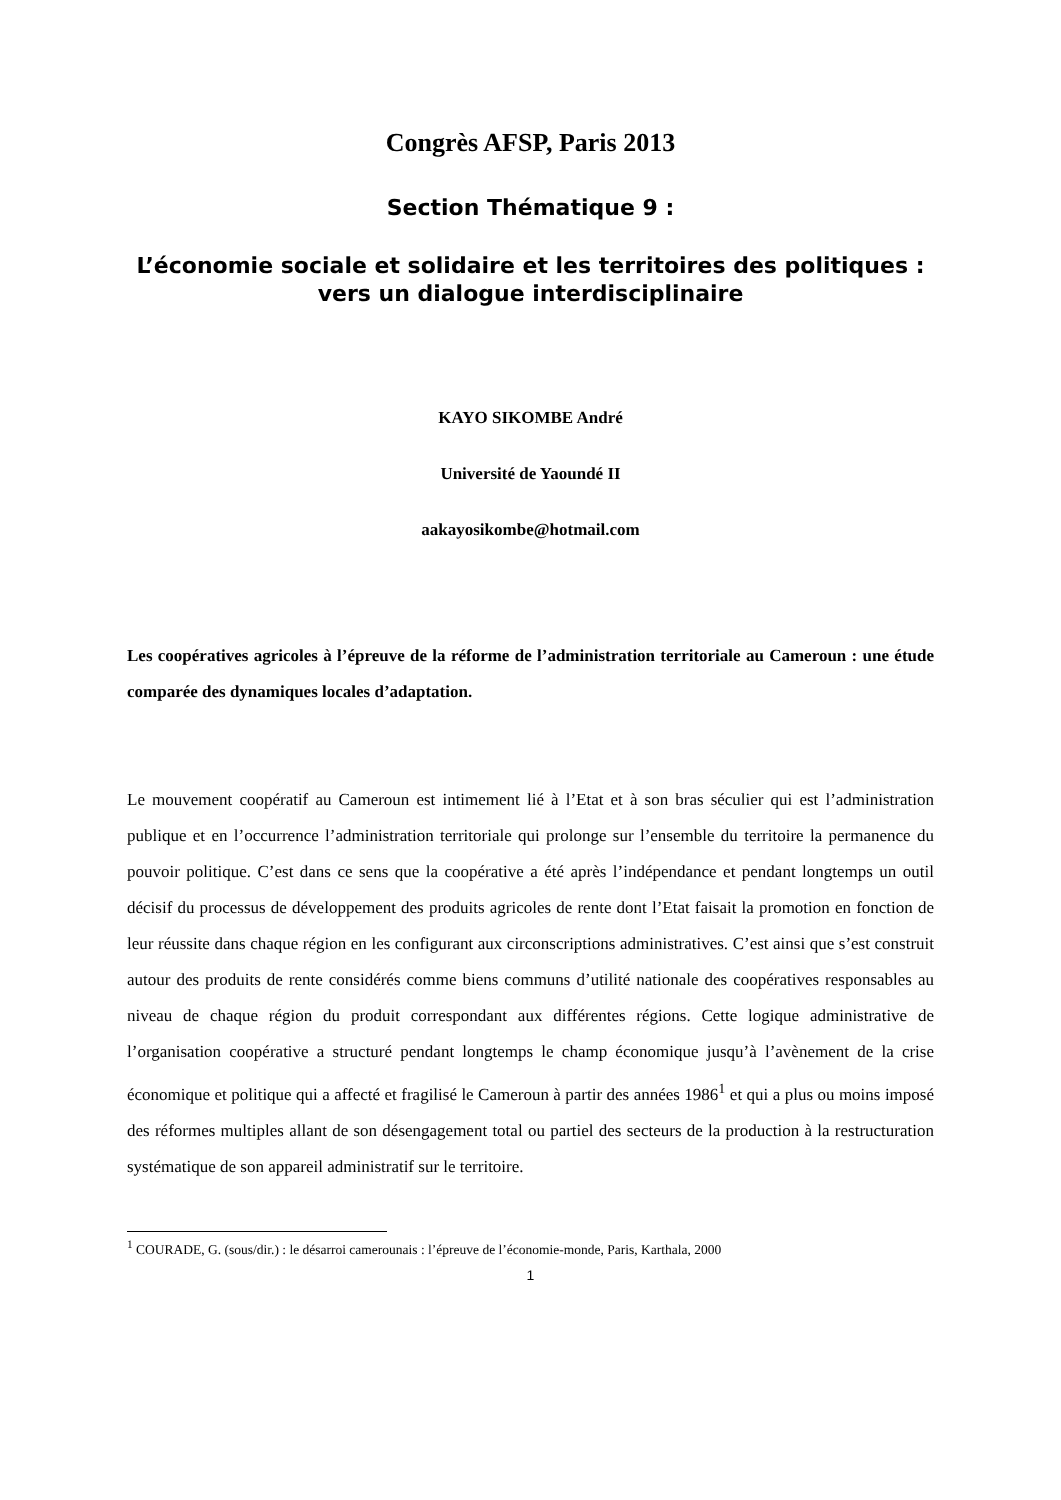Congrès AFSP, Paris 2013
Section Thématique 9 :
L’économie sociale et solidaire et les territoires des politiques : vers un dialogue interdisciplinaire
KAYO SIKOMBE André
Université de Yaoundé II
aakayosikombe@hotmail.com
Les coopératives agricoles à l’épreuve de la réforme de l’administration territoriale au Cameroun : une étude comparée des dynamiques locales d’adaptation.
Le mouvement coopératif au Cameroun est intimement lié à l’Etat et à son bras séculier qui est l’administration publique et en l’occurrence l’administration territoriale qui prolonge sur l’ensemble du territoire la permanence du pouvoir politique. C’est dans ce sens que la coopérative a été après l’indépendance et pendant longtemps un outil décisif du processus de développement des produits agricoles de rente dont l’Etat faisait la promotion en fonction de leur réussite dans chaque région en les configurant aux circonscriptions administratives. C’est ainsi que s’est construit autour des produits de rente considérés comme biens communs d’utilité nationale des coopératives responsables au niveau de chaque région du produit correspondant aux différentes régions. Cette logique administrative de l’organisation coopérative a structuré pendant longtemps le champ économique jusqu’à l’avènement de la crise économique et politique qui a affecté et fragilisé le Cameroun à partir des années 1986<sup>1</sup> et qui a plus ou moins imposé des réformes multiples allant de son désengagement total ou partiel des secteurs de la production à la restructuration systématique de son appareil administratif sur le territoire.
<sup>1</sup> COURADE, G. (sous/dir.) : le désarroi camerounais : l’épreuve de l’économie-monde, Paris, Karthala, 2000
1